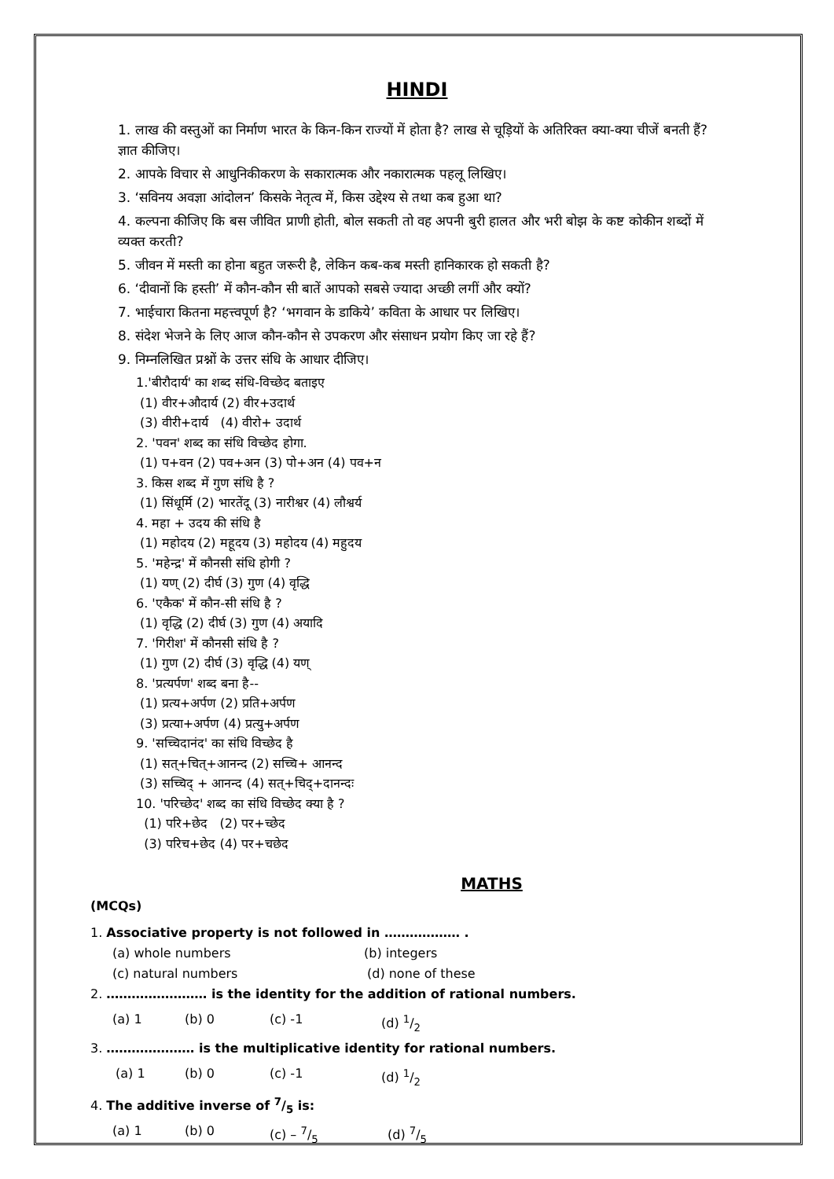HINDI
1. लाख की वस्तुओं का निर्माण भारत के किन-किन राज्यों में होता है? लाख से चूड़ियों के अतिरिक्त क्या-क्या चीजें बनती हैं? ज्ञात कीजिए।
2. आपके विचार से आधुनिकीकरण के सकारात्मक और नकारात्मक पहलू लिखिए।
3. ‘सविनय अवज्ञा आंदोलन’ किसके नेतृत्व में, किस उद्देश्य से तथा कब हुआ था?
4. कल्पना कीजिए कि बस जीवित प्राणी होती, बोल सकती तो वह अपनी बुरी हालत और भरी बोझ के कष्ट कोकीन शब्दों में व्यक्त करती?
5. जीवन में मस्ती का होना बहुत जरूरी है, लेकिन कब-कब मस्ती हानिकारक हो सकती है?
6. ‘दीवानों कि हस्ती’ में कौन-कौन सी बातें आपको सबसे ज्यादा अच्छी लगीं और क्यों?
7. भाईचारा कितना महत्त्वपूर्ण है? ‘भगवान के डाकिये’ कविता के आधार पर लिखिए।
8. संदेश भेजने के लिए आज कौन-कौन से उपकरण और संसाधन प्रयोग किए जा रहे हैं?
9. निम्नलिखित प्रश्नों के उत्तर संधि के आधार दीजिए।
1.'बीरौदार्य' का शब्द संधि-विच्छेद बताइए
(1) वीर+औदार्य (2) वीर+उदार्थ
(3) वीरी+दार्य (4) वीरो+ उदार्थ
2. 'पवन' शब्द का संधि विच्छेद होगा.
(1) प+वन (2) पव+अन (3) पो+अन (4) पव+न
3. किस शब्द में गुण संधि है ?
(1) सिंधूर्मि (2) भारतेंदू (3) नारीश्वर (4) लौश्वर्य
4. महा + उदय की संधि है
(1) महोदय (2) महूदय (3) महोदय (4) महुदय
5. 'महेन्द्र' में कौनसी संधि होगी ?
(1) यण् (2) दीर्घ (3) गुण (4) वृद्धि
6. 'एकैक' में कौन-सी संधि है ?
(1) वृद्धि (2) दीर्घ (3) गुण (4) अयादि
7. 'गिरीश' में कौनसी संधि है ?
(1) गुण (2) दीर्घ (3) वृद्धि (4) यण्
8. 'प्रत्यर्पण' शब्द बना है--
(1) प्रत्य+अर्पण (2) प्रति+अर्पण
(3) प्रत्या+अर्पण (4) प्रत्यु+अर्पण
9. 'सच्चिदानंद' का संधि विच्छेद है
(1) सत्+चित्+आनन्द (2) सच्चि+ आनन्द
(3) सच्चिद् + आनन्द (4) सत्+चिद्+दानन्दः
10. 'परिच्छेद' शब्द का संधि विच्छेद क्या है ?
(1) परि+छेद (2) पर+च्छेद
(3) परिच+छेद (4) पर+चछेद
MATHS
(MCQs)
1. Associative property is not followed in ……………… .
(a) whole numbers (b) integers
(c) natural numbers (d) none of these
2. …………………… is the identity for the addition of rational numbers.
(a) 1 (b) 0 (c) -1 (d) 1/2
3. ………………… is the multiplicative identity for rational numbers.
(a) 1 (b) 0 (c) -1 (d) 1/2
4. The additive inverse of 7/5 is:
(a) 1 (b) 0 (c) – 7/5 (d) 7/5